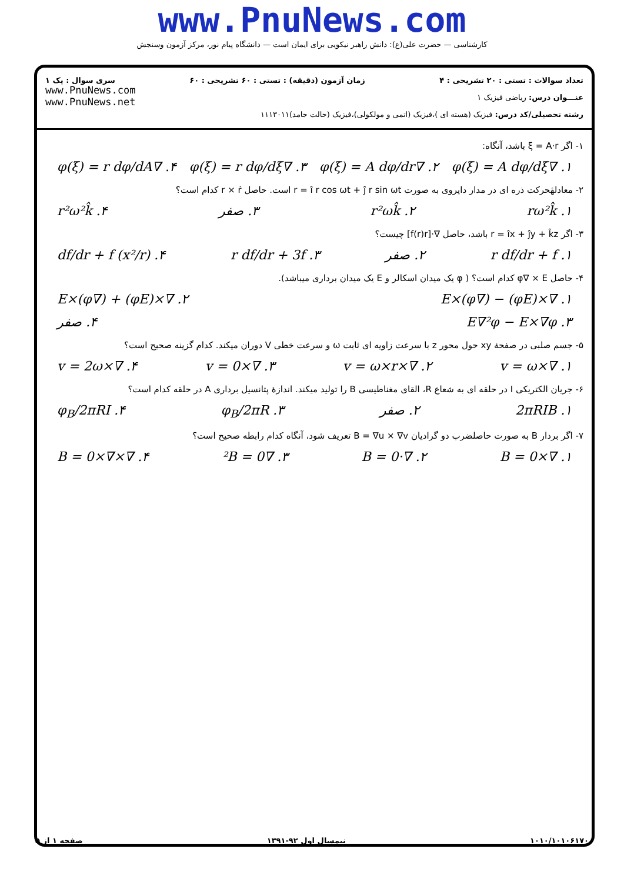www.PnuNews.com
کارشناسی — حضرت علی(ع): دانش راهبر نیکویی برای ایمان است — دانشگاه پیام نور، مرکز آزمون وسنجش
تعداد سوالات : تستی : ۲۰ تشریحی : ۴ زمان آزمون (دقیقه) : تستی : ۶۰ تشریحی : ۶۰ سری سوال : یک ۱
عنـــوان درس: ریاضی فیزیک ۱
www.PnuNews.com
www.PnuNews.net
رشته تحصیلی/کد درس: فیزیک (هسته ای )،فیزیک (اتمی و مولکولی)،فیزیک (حالت جامد)۱۱۱۳۰۱۱
۱- اگر ξ = A·r باشد، آنگاه:
۱. ∇φ(ξ) = A dφ/dξ ۲. ∇φ(ξ) = A dφ/dr ۳. ∇φ(ξ) = r dφ/dξ ۴. ∇φ(ξ) = r dφ/dA
۲- معادلهٔحرکت ذره ای در مدار دایروی به صورت r = î r cos ωt + ĵ r sin ωt است. حاصل r × ṙ کدام است؟
۱. rω²k̂ ۲. r²ωk̂ ۳. صفر ۴. r²ω²k̂
۳- اگر r = îx + ĵy + k̂z باشد، حاصل ∇·[f(r)r] چیست؟
۱. r df/dr + f ۲. صفر ۳. r df/dr + 3f ۴. (x²/r) df/dr + f
۴- حاصل φ∇ × E کدام است؟ ( φ یک میدان اسکالر و E یک میدان برداری میباشد).
۱. ∇×(φE) − (∇φ)×E ۲. ∇×(φE) + (∇φ)×E
۳. E∇²φ − E×∇φ ۴. صفر
۵- جسم صلبی در صفحهٔ xy حول محور z با سرعت زاویه ای ثابت ω و سرعت خطی V دوران میکند. کدام گزینه صحیح است؟
۱. ∇×v = ω ۲. ∇×v = ω×r ۳. ∇×v = 0 ۴. ∇×v = 2ω
۶- جریان الکتریکی I در حلقه ای به شعاع R، القای مغناطیسی B را تولید میکند. اندازهٔ پتانسیل برداری A در حلقه کدام است؟
۱. 2πRIB ۲. صفر ۳. φ<sub>B</sub>/2πR ۴. φ<sub>B</sub>/2πRI
۷- اگر بردار B به صورت حاصلضرب دو گرادیان B = ∇u × ∇v تعریف شود، آنگاه کدام رابطه صحیح است؟
۱. ∇×B = 0 ۲. ∇·B = 0 ۳. ∇²B = 0 ۴. ∇×∇×B = 0
۱۰۱۰/۱۰۱۰۶۱۷۰ نیمسال اول ۹۲-۱۳۹۱ صفحه ۱ از ۵